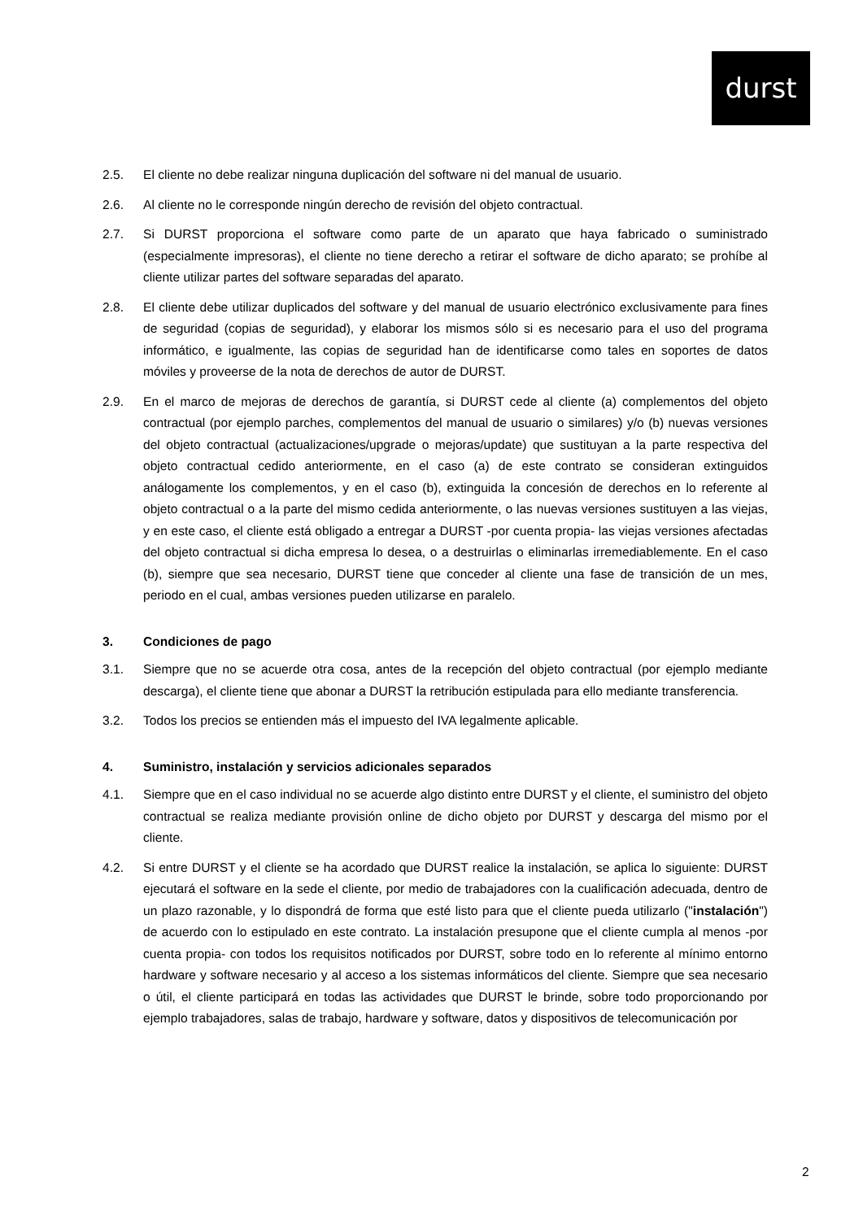durst
2.5. El cliente no debe realizar ninguna duplicación del software ni del manual de usuario.
2.6. Al cliente no le corresponde ningún derecho de revisión del objeto contractual.
2.7. Si DURST proporciona el software como parte de un aparato que haya fabricado o suministrado (especialmente impresoras), el cliente no tiene derecho a retirar el software de dicho aparato; se prohíbe al cliente utilizar partes del software separadas del aparato.
2.8. El cliente debe utilizar duplicados del software y del manual de usuario electrónico exclusivamente para fines de seguridad (copias de seguridad), y elaborar los mismos sólo si es necesario para el uso del programa informático, e igualmente, las copias de seguridad han de identificarse como tales en soportes de datos móviles y proveerse de la nota de derechos de autor de DURST.
2.9. En el marco de mejoras de derechos de garantía, si DURST cede al cliente (a) complementos del objeto contractual (por ejemplo parches, complementos del manual de usuario o similares) y/o (b) nuevas versiones del objeto contractual (actualizaciones/upgrade o mejoras/update) que sustituyan a la parte respectiva del objeto contractual cedido anteriormente, en el caso (a) de este contrato se consideran extinguidos análogamente los complementos, y en el caso (b), extinguida la concesión de derechos en lo referente al objeto contractual o a la parte del mismo cedida anteriormente, o las nuevas versiones sustituyen a las viejas, y en este caso, el cliente está obligado a entregar a DURST -por cuenta propia- las viejas versiones afectadas del objeto contractual si dicha empresa lo desea, o a destruirlas o eliminarlas irremediablemente. En el caso (b), siempre que sea necesario, DURST tiene que conceder al cliente una fase de transición de un mes, periodo en el cual, ambas versiones pueden utilizarse en paralelo.
3. Condiciones de pago
3.1. Siempre que no se acuerde otra cosa, antes de la recepción del objeto contractual (por ejemplo mediante descarga), el cliente tiene que abonar a DURST la retribución estipulada para ello mediante transferencia.
3.2. Todos los precios se entienden más el impuesto del IVA legalmente aplicable.
4. Suministro, instalación y servicios adicionales separados
4.1. Siempre que en el caso individual no se acuerde algo distinto entre DURST y el cliente, el suministro del objeto contractual se realiza mediante provisión online de dicho objeto por DURST y descarga del mismo por el cliente.
4.2. Si entre DURST y el cliente se ha acordado que DURST realice la instalación, se aplica lo siguiente: DURST ejecutará el software en la sede el cliente, por medio de trabajadores con la cualificación adecuada, dentro de un plazo razonable, y lo dispondrá de forma que esté listo para que el cliente pueda utilizarlo ("instalación") de acuerdo con lo estipulado en este contrato. La instalación presupone que el cliente cumpla al menos -por cuenta propia- con todos los requisitos notificados por DURST, sobre todo en lo referente al mínimo entorno hardware y software necesario y al acceso a los sistemas informáticos del cliente. Siempre que sea necesario o útil, el cliente participará en todas las actividades que DURST le brinde, sobre todo proporcionando por ejemplo trabajadores, salas de trabajo, hardware y software, datos y dispositivos de telecomunicación por
2